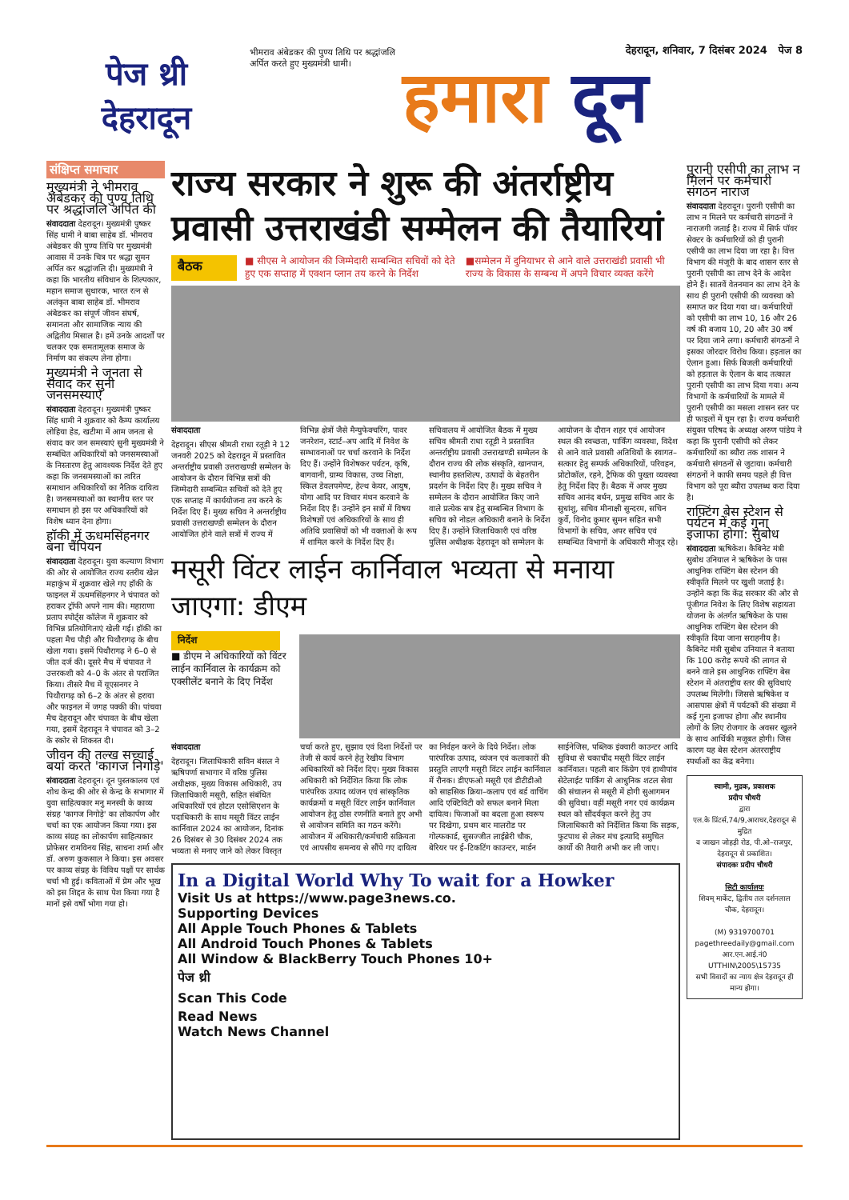पेज थ्री
देहरादून
भीमराव अंबेडकर की पुण्य तिथि पर श्रद्धांजलि अर्पित करते हुए मुख्यमंत्री धामी।
देहरादून, शनिवार, 7 दिसंबर 2024 पेज 8
हमारा दून
संक्षिप्त समाचार
मुख्यमंत्री ने भीमराव अंबेडकर की पुण्य तिथि पर श्रद्धांजलि अर्पित की
संवाददाता देहरादून। मुख्यमंत्री पुष्कर सिंह धामी ने बाबा साहेब डॉ. भीमराव अंबेडकर की पुण्य तिथि पर मुख्यमंत्री आवास में उनके चित्र पर श्रद्धा सुमन अर्पित कर श्रद्धांजलि दी। मुख्यमंत्री ने कहा कि भारतीय संविधान के शिल्पकार, महान समाज सुधारक, भारत रत्न से अलंकृत बाबा साहेब डॉ. भीमराव अंबेडकर का संपूर्ण जीवन संघर्ष, समानता और सामाजिक न्याय की अद्वितीय मिसाल है। हमें उनके आदर्शों पर चलकर एक समतामूलक समाज के निर्माण का संकल्प लेना होगा।
मुख्यमंत्री ने जनता से संवाद कर सुनी जनसमस्याए
संवाददाता देहरादून। मुख्यमंत्री पुष्कर सिंह धामी ने शुक्रवार को कैम्प कार्यालय लोहिया हेड, खटीमा में आम जनता से संवाद कर जन समस्याएं सुनी मुख्यमंत्री ने सम्बंधित अधिकारियों को जनसमस्याओं के निस्तारण हेतु आवश्यक निर्देश देते हुए कहा कि जनसमस्याओं का त्वरित समाधान अधिकारियों का नैतिक दायित्व है। जनसमस्याओं का स्थानीय स्तर पर समाधान हो इस पर अधिकारियों को विशेष ध्यान देना होगा।
हॉकी में ऊधमसिंहनगर बना चैंपियन
संवाददाता देहरादून। युवा कल्याण विभाग की ओर से आयोजित राज्य स्तरीय खेल महाकुंभ में शुक्रवार खेले गए हॉकी के फाइनल में ऊधमसिंहनगर ने चंपावत को हराकर ट्रॉफी अपने नाम की। महाराणा प्रताप स्पोर्ट्स कॉलेज में शुक्रवार को विभिन्न प्रतियोगिताएं खेली गई। हॉकी का पहला मैच पौड़ी और पिथौरागढ़ के बीच खेला गया। इसमें पिथौरागढ़ ने 6–0 से जीत दर्ज की। दूसरे मैच में चंपावत ने उत्तरकशी को 4–0 के अंतर से पराजित किया। तीसरे मैच में यूएसनगर ने पिथौरागढ़ को 6–2 के अंतर से हराया और फाइनल में जगह पक्की की। पांचवा मैच देहरादून और चंपावत के बीच खेला गया, इसमें देहरादून ने चंपावत को 3–2 के स्कोर से शिकस्त दी।
जीवन की तल्ख सच्चाई बयां करते 'कागज निगोड़े'
संवाददाता देहरादून। दून पुस्तकालय एवं शोध केन्द्र की ओर से केन्द्र के सभागार में युवा साहित्यकार मनु मनस्वी के काव्य संग्रह 'कागज निगोड़े' का लोकार्पण और चर्चा का एक आयोजन किया गया। इस काव्य संग्रह का लोकार्पण साहित्यकार प्रोफेसर रामविनय सिंह, साधना शर्मा और डॉ. अरुण कुकसाल ने किया। इस अवसर पर काव्य संग्रह के विविध पक्षों पर सार्थक चर्चा भी हुई। कविताओं में प्रेम और भूख को इस शिद्दत के साथ पेश किया गया है मानों इसे वर्षों भोगा गया हो।
राज्य सरकार ने शुरू की अंतर्राष्ट्रीय प्रवासी उत्तराखंडी सम्मेलन की तैयारियां
बैठक
■ सीएस ने आयोजन की जिम्मेदारी सम्बन्धित सचिवों को देते हुए एक सप्ताह में एक्शन प्लान तय करने के निर्देश
■सम्मेलन में दुनियाभर से आने वाले उत्तराखंडी प्रवासी भी राज्य के विकास के सम्बन्ध में अपने विचार व्यक्त करेंगे
संवाददाता
देहरादून। सीएस श्रीमती राधा रतूड़ी ने 12 जनवरी 2025 को देहरादून में प्रस्तावित अन्तर्राष्ट्रीय प्रवासी उत्तराखण्डी सम्मेलन के आयोजन के दौरान विभिन्न सत्रों की जिम्मेदारी सम्बन्धित सचिवों को देते हुए एक सप्ताह में कार्ययोजना तय करने के निर्देश दिए हैं। मुख्य सचिव ने अन्तर्राष्ट्रीय प्रवासी उत्तराखण्डी सम्मेलन के दौरान आयोजित होने वाले सत्रों में राज्य में विभिन्न क्षेत्रों जैसे मैन्युफेक्चरिंग, पावर जनरेशन, स्टार्ट–अप आदि में निवेश के सम्भावनाओं पर चर्चा करवाने के निर्देश दिए हैं। उन्होंने विशेषकर पर्यटन, कृषि, बागवानी, ग्राम्य विकास, उच्च शिक्षा, स्किल डेवलपमेण्ट, हेल्थ केयर, आयुष, योगा आदि पर विचार मंथन करवाने के निर्देश दिए हैं। उन्होंने इन सत्रों में विषय विशेषज्ञों एवं अधिकारियों के साथ ही अतिथि प्रवासियों को भी वक्ताओं के रूप में शामिल करने के निर्देश दिए हैं। सचिवालय में आयोजित बैठक में मुख्य सचिव श्रीमती राधा रतूड़ी ने प्रस्तावित अन्तर्राष्ट्रीय प्रवासी उत्तराखण्डी सम्मेलन के दौरान राज्य की लोक संस्कृति, खानपान, स्थानीय हस्तशिल्प, उत्पादों के बेहतरीन प्रदर्शन के निर्देश दिए हैं। मुख्य सचिव ने सम्मेलन के दौरान आयोजित किए जाने वाले प्रत्येक सत्र हेतु सम्बन्धित विभाग के सचिव को नोडल अधिकारी बनाने के निर्देश दिए हैं। उन्होंने जिलाधिकारी एवं वरिष्ठ पुलिस अधीक्षक देहरादून को सम्मेलन के आयोजन के दौरान शहर एवं आयोजन स्थल की स्वच्छता, पार्किंग व्यवस्था, विदेश से आने वाले प्रवासी अतिथियों के स्वागत–सत्कार हेतु सम्पर्क अधिकारियों, परिवहन, प्रोटोकॉल, रहने, ट्रैफिक की पुख्ता व्यवस्था हेतु निर्देश दिए हैं। बैठक में अपर मुख्य सचिव आनंद बर्धन, प्रमुख सचिव आर के सुधांशु, सचिव मीनाक्षी सुन्दरम, सचिन कुर्वे, विनोद कुमार सुमन सहित सभी विभागों के सचिव, अपर सचिव एवं सम्बन्धित विभागों के अधिकारी मौजूद रहे।
मसूरी विंटर लाईन कार्निवाल भव्यता से मनाया जाएगा: डीएम
निर्देश
■ डीएम ने अधिकारियों को विंटर लाईन कार्निवाल के कार्यक्रम को एक्सीलेंट बनाने के दिए निर्देश
संवाददाता
देहरादून। जिलाधिकारी सविन बंसल ने ऋषिपर्णा सभागार में वरिष्ठ पुलिस अधीक्षक, मुख्य विकास अधिकारी, उप जिलाधिकारी मसूरी, सहित संबंधित अधिकारियों एवं होटल एसोसिएशन के पदाधिकारी के साथ मसूरी विंटर लाईन कार्निवाल 2024 का आयोजन, दिनांक 26 दिसंबर से 30 दिसंबर 2024 तक भव्यता से मनाए जाने को लेकर विस्तृत चर्चा करते हुए, सुझाव एवं दिशा निर्देशों पर तेजी से कार्य करने हेतु रेखीय विभाग अधिकारियों को निर्देश दिए। मुख्य विकास अधिकारी को निर्देशित किया कि लोक पारंपरिक उत्पाद व्यंजन एवं सांस्कृतिक कार्यक्रमों व मसूरी विंटर लाईन कार्निवाल आयोजन हेतु ठोस रणनीति बनाते हुए अभी से आयोजन समिति का गठन करेंगे। आयोजन में अधिकारी/कर्मचारी सक्रियता एवं आपसीय समन्वय से सौंपे गए दायित्व का निर्वहन करने के दिये निर्देश। लोक पारंपरिक उत्पाद, व्यंजन एवं कलाकारों की प्रस्तुति लाएगी मसूरी विंटर लाईन कार्निवाल में रौनक। डीएफओ मसूरी एवं डीटीडीओ को साहसिक क्रिया–कलाप एवं बर्ड वाचिंग आदि एक्टिविटी को सफल बनाने मिला दायित्व। फिजाओं का बदला हुआ स्वरूप पर दिखेगा, प्रथम बार मालरोड पर गोल्फकार्ड, सुसज्जीत लाईब्रेरी चौक, बेरियर पर ई–टिकटिंग काउन्टर, मार्डन साईनेजिस, पब्लिक इंक्वारी काउन्टर आदि सुविधा से चकाचौंद मसूरी विंटर लाईन कार्निवाल। पहली बार किंग्रेग एवं हाथीपांव सेटेलाईट पार्किंग से आधुनिक शटल सेवा की संचालन से मसूरी में होगी सुआगमन की सुविधा। वहीं मसूरी नगर एवं कार्यक्रम स्थल को सौंदर्यकृत करने हेतु उप जिलाधिकारी को निर्देशित किया कि सड़क, फुटपाथ से लेकर मंच इत्यादि समुचित कार्यो की तैयारी अभी कर ली जाए।
In a Digital World Why To wait for a Howker
Visit Us at https://www.page3news.co.
Supporting Devices
All Apple Touch Phones & Tablets
All Android Touch Phones & Tablets
All Window & BlackBerry Touch Phones 10+
पेज थ्री
Scan This Code
Read News
Watch News Channel
पुरानी एसीपी का लाभ न मिलने पर कर्मचारी संगठन नाराज
संवाददाता देहरादून। पुरानी एसीपी का लाभ न मिलने पर कर्मचारी संगठनों ने नाराजगी जताई है। राज्य में सिर्फ पॉवर सेक्टर के कर्मचारियों को ही पुरानी एसीपी का लाभ दिया जा रहा है। वित्त विभाग की मंजूरी के बाद शासन स्तर से पुरानी एसीपी का लाभ देने के आदेश होने हैं। सातवें वेतनमान का लाभ देने के साथ ही पुरानी एसीपी की व्यवस्था को समाप्त कर दिया गया था। कर्मचारियों को एसीपी का लाभ 10, 16 और 26 वर्ष की बजाय 10, 20 और 30 वर्ष पर दिया जाने लगा। कर्मचारी संगठनों ने इसका जोरदार विरोध किया। हड़ताल का ऐलान हुआ। सिर्फ बिजली कर्मचारियों को हड़ताल के ऐलान के बाद तत्काल पुरानी एसीपी का लाभ दिया गया। अन्य विभागों के कर्मचारियों के मामले में पुरानी एसीपी का मसला शासन स्तर पर ही फाइलों में घूम रहा है। राज्य कर्मचारी संयुक्त परिषद के अध्यक्ष अरुण पांडेय ने कहा कि पुरानी एसीपी को लेकर कर्मचारियों का ब्यौरा तक शासन ने कर्मचारी संगठनों से जुटाया। कर्मचारी संगठनों ने काफी समय पहले ही वित्त विभाग को पूरा ब्यौरा उपलब्ध करा दिया है।
राफ्टिंग बेस स्टेशन से पर्यटन में कई गुना इजाफा होगा: सुबोध
संवाददाता ऋषिकेश। कैबिनेट मंत्री सुबोध उनियाल ने ऋषिकेश के पास आधुनिक राफ्टिंग बेस स्टेशन की स्वीकृति मिलने पर खुशी जताई है। उन्होंने कहा कि केंद्र सरकार की ओर से पूंजीगत निवेश के लिए विशेष सहायता योजना के अंतर्गत ऋषिकेश के पास आधुनिक राफ्टिंग बेस स्टेशन की स्वीकृति दिया जाना सराहनीय है। कैबिनेट मंत्री सुबोध उनियाल ने बताया कि 100 करोड़ रूपये की लागत से बनने वाले इस आधुनिक राफ्टिंग बेस स्टेशन में अंतराष्ट्रीय स्तर की सुविधाएं उपलब्ध मिलेंगी। जिससे ऋषिकेश व आसपास क्षेत्रों में पर्यटकों की संख्या में कई गुना इजाफा होगा और स्थानीय लोगों के लिए रोजगार के अवसर खुलने के साथ आर्थिकी मजूबत होगी। जिस कारण यह बेस स्टेशन अंतरराष्ट्रीय स्पर्धाओं का केंद्र बनेगा।
स्वामी, मुद्रक, प्रकाशक
प्रदीप चौधरी
द्वारा
एल.के प्रिंटर्स,74/9,आराघर,देहरादून से मुद्रित
व जाखन जोहड़ी रोड, पी.ओ–राजपुर, देहरादून से प्रकाशित।
संपादकः प्रदीप चौधरी
सिटी कार्यालयः
शिवम् मार्केट, द्वितीय तल दर्शनलाल चौक, देहरादून।
(M) 9319700701
pagethreedaily@gmail.com
आर.एन.आई.नं0
UTTHIN\2005\15735
सभी विवादों का न्याय क्षेत्र देहरादून ही मान्य होगा।